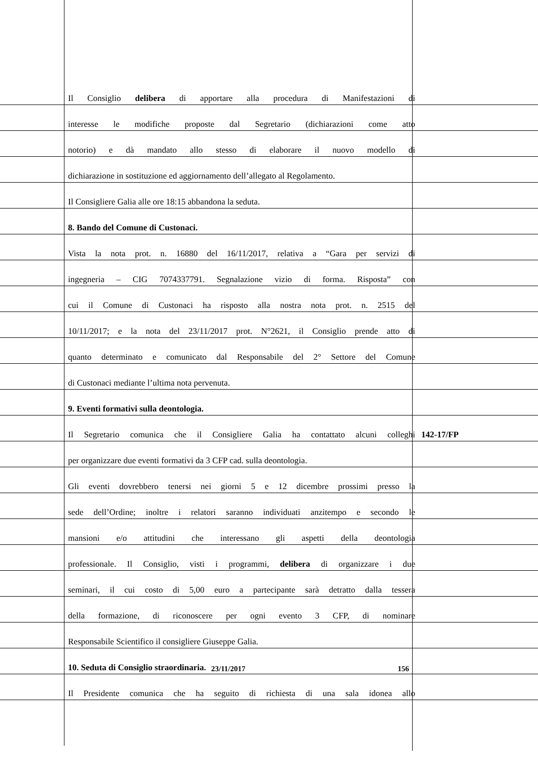Il Consiglio delibera di apportare alla procedura di Manifestazioni di
interesse le modifiche proposte dal Segretario (dichiarazioni come atto
notorio) e dà mandato allo stesso di elaborare il nuovo modello di
dichiarazione in sostituzione ed aggiornamento dell’allegato al Regolamento.
Il Consigliere Galia alle ore 18:15 abbandona la seduta.
8. Bando del Comune di Custonaci.
Vista la nota prot. n. 16880 del 16/11/2017, relativa a “Gara per servizi di
ingegneria – CIG 7074337791. Segnalazione vizio di forma. Risposta” con
cui il Comune di Custonaci ha risposto alla nostra nota prot. n. 2515 del
10/11/2017; e la nota del 23/11/2017 prot. N°2621, il Consiglio prende atto di
quanto determinato e comunicato dal Responsabile del 2° Settore del Comune
di Custonaci mediante l’ultima nota pervenuta.
9. Eventi formativi sulla deontologia.
Il Segretario comunica che il Consigliere Galia ha contattato alcuni colleghi
142-17/FP
per organizzare due eventi formativi da 3 CFP cad. sulla deontologia.
Gli eventi dovrebbero tenersi nei giorni 5 e 12 dicembre prossimi presso la
sede dell’Ordine; inoltre i relatori saranno individuati anzitempo e secondo le
mansioni e/o attitudini che interessano gli aspetti della deontologia
professionale. Il Consiglio, visti i programmi, delibera di organizzare i due
seminari, il cui costo di 5,00 euro a partecipante sarà detratto dalla tessera
della formazione, di riconoscere per ogni evento 3 CFP, di nominare
Responsabile Scientifico il consigliere Giuseppe Galia.
10. Seduta di Consiglio straordinaria.
Il Presidente comunica che ha seguito di richiesta di una sala idonea allo
23/11/2017 156